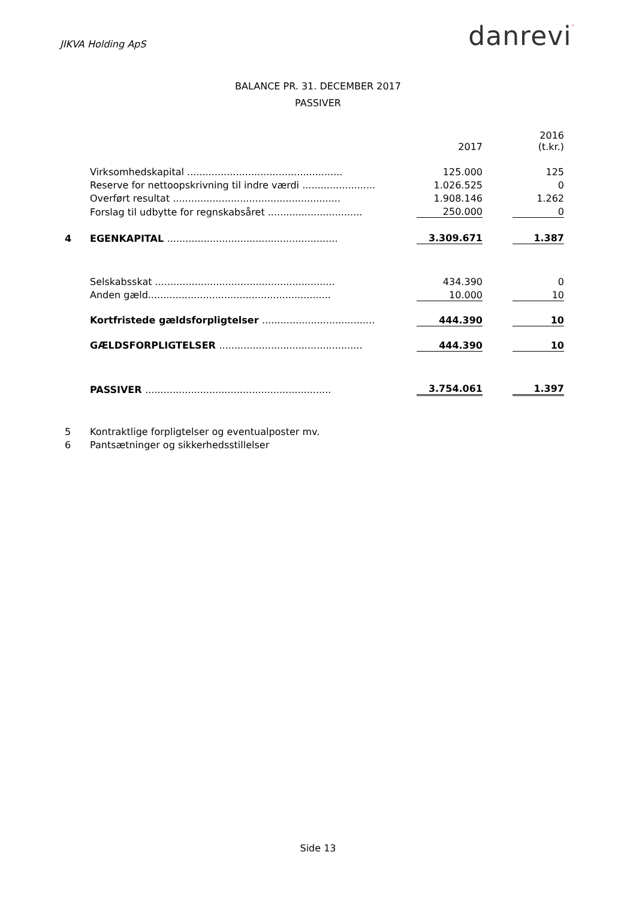JIKVA Holding ApS
danrevi·
BALANCE PR. 31. DECEMBER 2017
PASSIVER
| | | 2017 | | 2016 (t.kr.) |
| | Virksomhedskapital ................................................... | 125.000 | | 125 |
| | Reserve for nettoopskrivning til indre værdi ........................ | 1.026.525 | | 0 |
| | Overført resultat ....................................................... | 1.908.146 | | 1.262 |
| | Forslag til udbytte for regnskabsåret ............................... | 250.000 | | 0 |
| 4 | EGENKAPITAL ........................................................ | 3.309.671 | | 1.387 |
| | Selskabsskat ........................................................... | 434.390 | | 0 |
| | Anden gæld............................................................ | 10.000 | | 10 |
| | Kortfristede gældsforpligtelser ..................................... | 444.390 | | 10 |
| | GÆLDSFORPLIGTELSER ............................................... | 444.390 | | 10 |
| | PASSIVER ............................................................. | 3.754.061 | | 1.397 |
| 5 | Kontraktlige forpligtelser og eventualposter mv. | | | |
| 6 | Pantsætninger og sikkerhedsstillelser | | | |
Side 13